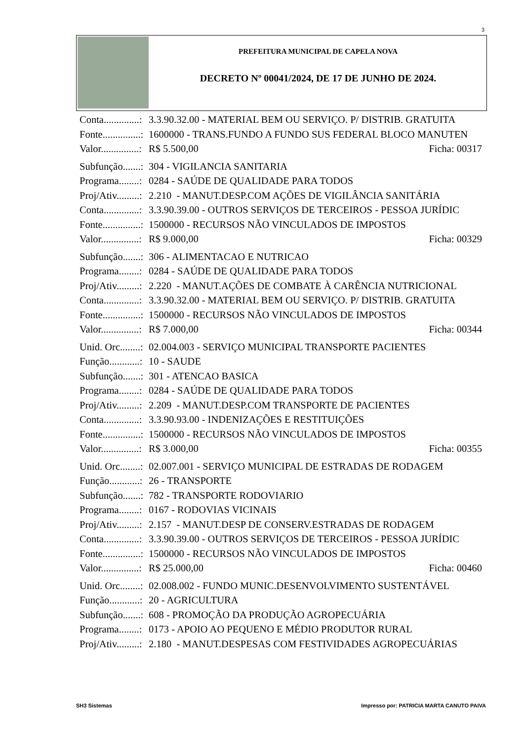3
PREFEITURA MUNICIPAL DE CAPELA NOVA
DECRETO Nº 00041/2024, DE 17 DE JUNHO DE 2024.
Conta..............: 3.3.90.32.00 - MATERIAL BEM OU SERVIÇO. P/ DISTRIB. GRATUITA
Fonte...............: 1600000 - TRANS.FUNDO A FUNDO SUS FEDERAL BLOCO MANUTEN
Valor...............: R$ 5.500,00 Ficha: 00317
Subfunção.......: 304 - VIGILANCIA SANITARIA
Programa........: 0284 - SAÚDE DE QUALIDADE PARA TODOS
Proj/Ativ.........: 2.210 - MANUT.DESP.COM AÇÕES DE VIGILÂNCIA SANITÁRIA
Conta..............: 3.3.90.39.00 - OUTROS SERVIÇOS DE TERCEIROS - PESSOA JURÍDIC
Fonte...............: 1500000 - RECURSOS NÃO VINCULADOS DE IMPOSTOS
Valor...............: R$ 9.000,00 Ficha: 00329
Subfunção.......: 306 - ALIMENTACAO E NUTRICAO
Programa........: 0284 - SAÚDE DE QUALIDADE PARA TODOS
Proj/Ativ.........: 2.220 - MANUT.AÇÕES DE COMBATE À CARÊNCIA NUTRICIONAL
Conta..............: 3.3.90.32.00 - MATERIAL BEM OU SERVIÇO. P/ DISTRIB. GRATUITA
Fonte...............: 1500000 - RECURSOS NÃO VINCULADOS DE IMPOSTOS
Valor...............: R$ 7.000,00 Ficha: 00344
Unid. Orc........: 02.004.003 - SERVIÇO MUNICIPAL TRANSPORTE PACIENTES
Função............: 10 - SAUDE
Subfunção.......: 301 - ATENCAO BASICA
Programa........: 0284 - SAÚDE DE QUALIDADE PARA TODOS
Proj/Ativ.........: 2.209 - MANUT.DESP.COM TRANSPORTE DE PACIENTES
Conta..............: 3.3.90.93.00 - INDENIZAÇÕES E RESTITUIÇÕES
Fonte...............: 1500000 - RECURSOS NÃO VINCULADOS DE IMPOSTOS
Valor...............: R$ 3.000,00 Ficha: 00355
Unid. Orc........: 02.007.001 - SERVIÇO MUNICIPAL DE ESTRADAS DE RODAGEM
Função............: 26 - TRANSPORTE
Subfunção.......: 782 - TRANSPORTE RODOVIARIO
Programa........: 0167 - RODOVIAS VICINAIS
Proj/Ativ.........: 2.157 - MANUT.DESP DE CONSERV.ESTRADAS DE RODAGEM
Conta..............: 3.3.90.39.00 - OUTROS SERVIÇOS DE TERCEIROS - PESSOA JURÍDIC
Fonte...............: 1500000 - RECURSOS NÃO VINCULADOS DE IMPOSTOS
Valor...............: R$ 25.000,00 Ficha: 00460
Unid. Orc........: 02.008.002 - FUNDO MUNIC.DESENVOLVIMENTO SUSTENTÁVEL
Função............: 20 - AGRICULTURA
Subfunção.......: 608 - PROMOÇÃO DA PRODUÇÃO AGROPECUÁRIA
Programa........: 0173 - APOIO AO PEQUENO E MÉDIO PRODUTOR RURAL
Proj/Ativ.........: 2.180 - MANUT.DESPESAS COM FESTIVIDADES AGROPECUÁRIAS
SH3 Sistemas
Impresso por: PATRICIA MARTA CANUTO PAIVA